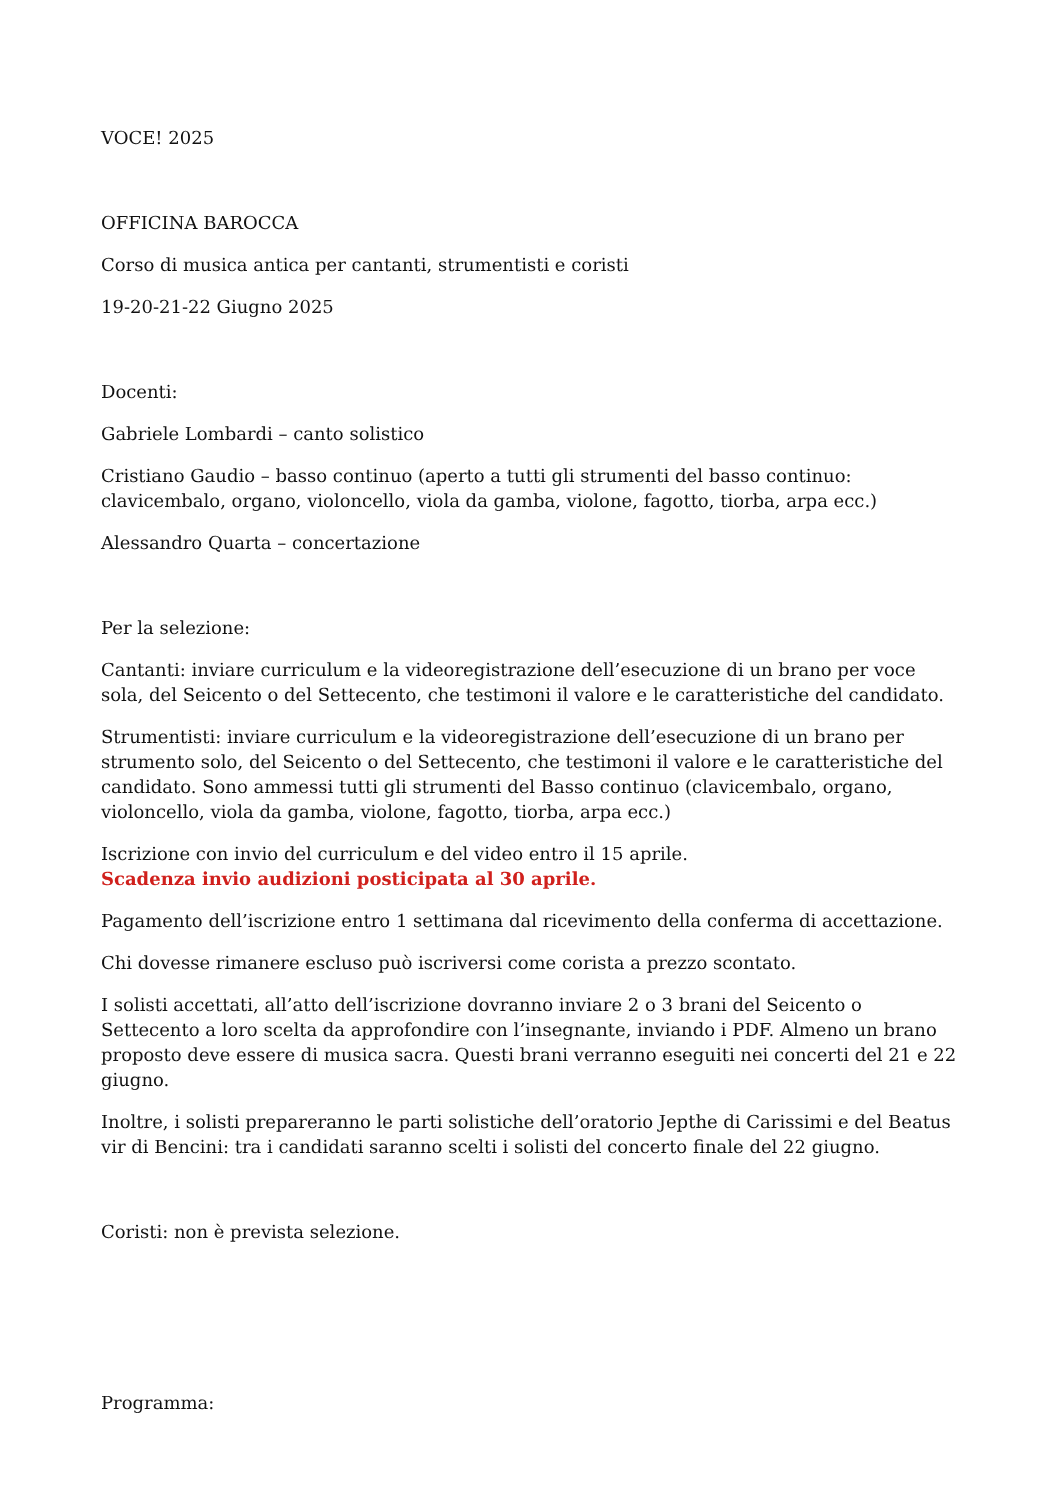VOCE! 2025
OFFICINA BAROCCA
Corso di musica antica per cantanti, strumentisti e coristi
19-20-21-22 Giugno 2025
Docenti:
Gabriele Lombardi – canto solistico
Cristiano Gaudio – basso continuo (aperto a tutti gli strumenti del basso continuo: clavicembalo, organo, violoncello, viola da gamba, violone, fagotto, tiorba, arpa ecc.)
Alessandro Quarta – concertazione
Per la selezione:
Cantanti: inviare curriculum e la videoregistrazione dell’esecuzione di un brano per voce sola, del Seicento o del Settecento, che testimoni il valore e le caratteristiche del candidato.
Strumentisti: inviare curriculum e la videoregistrazione dell’esecuzione di un brano per strumento solo, del Seicento o del Settecento, che testimoni il valore e le caratteristiche del candidato. Sono ammessi tutti gli strumenti del Basso continuo (clavicembalo, organo, violoncello, viola da gamba, violone, fagotto, tiorba, arpa ecc.)
Iscrizione con invio del curriculum e del video entro il 15 aprile.
Scadenza invio audizioni posticipata al 30 aprile.
Pagamento dell’iscrizione entro 1 settimana dal ricevimento della conferma di accettazione.
Chi dovesse rimanere escluso può iscriversi come corista a prezzo scontato.
I solisti accettati, all’atto dell’iscrizione dovranno inviare 2 o 3 brani del Seicento o Settecento a loro scelta da approfondire con l’insegnante, inviando i PDF. Almeno un brano proposto deve essere di musica sacra. Questi brani verranno eseguiti nei concerti del 21 e 22 giugno.
Inoltre, i solisti prepareranno le parti solistiche dell’oratorio Jepthe di Carissimi e del Beatus vir di Bencini: tra i candidati saranno scelti i solisti del concerto finale del 22 giugno.
Coristi: non è prevista selezione.
Programma: